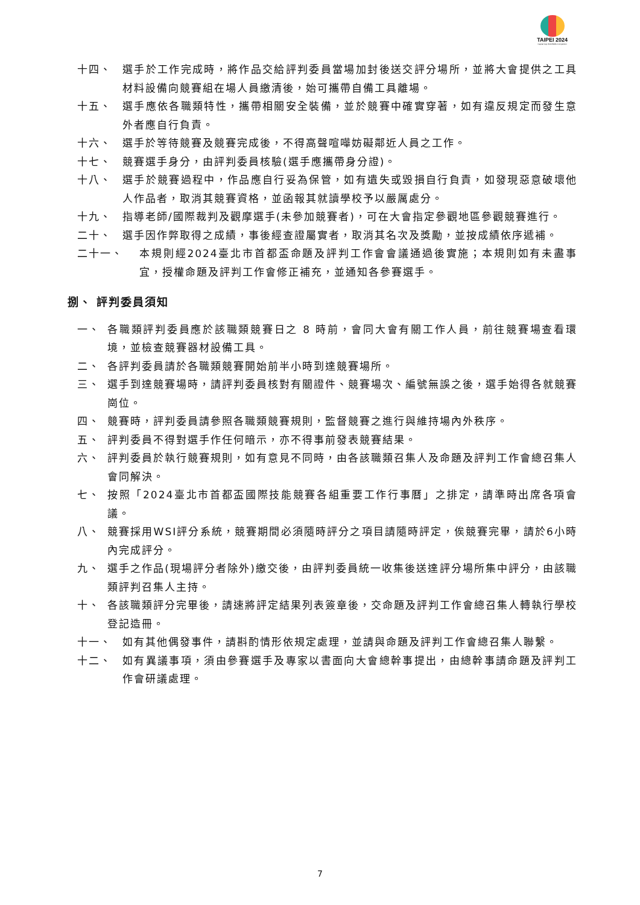TAIPEI 2024
Capital Cup WorldSkills Competition
十四、 選手於工作完成時，將作品交給評判委員當場加封後送交評分場所，並將大會提供之工具材料設備向競賽組在場人員繳清後，始可攜帶自備工具離場。
十五、 選手應依各職類特性，攜帶相關安全裝備，並於競賽中確實穿著，如有違反規定而發生意外者應自行負責。
十六、 選手於等待競賽及競賽完成後，不得高聲喧嘩妨礙鄰近人員之工作。
十七、 競賽選手身分，由評判委員核驗(選手應攜帶身分證)。
十八、 選手於競賽過程中，作品應自行妥為保管，如有遺失或毀損自行負責，如發現惡意破壞他人作品者，取消其競賽資格，並函報其就讀學校予以嚴厲處分。
十九、 指導老師/國際裁判及觀摩選手(未參加競賽者)，可在大會指定參觀地區參觀競賽進行。
二十、 選手因作弊取得之成績，事後經查證屬實者，取消其名次及獎勵，並按成績依序遞補。
二十一、 本規則經2024臺北市首都盃命題及評判工作會會議通過後實施；本規則如有未盡事宜，授權命題及評判工作會修正補充，並通知各參賽選手。
捌、 評判委員須知
一、 各職類評判委員應於該職類競賽日之 8 時前，會同大會有關工作人員，前往競賽場查看環境，並檢查競賽器材設備工具。
二、 各評判委員請於各職類競賽開始前半小時到達競賽場所。
三、 選手到達競賽場時，請評判委員核對有關證件、競賽場次、編號無誤之後，選手始得各就競賽崗位。
四、 競賽時，評判委員請參照各職類競賽規則，監督競賽之進行與維持場內外秩序。
五、 評判委員不得對選手作任何暗示，亦不得事前發表競賽結果。
六、 評判委員於執行競賽規則，如有意見不同時，由各該職類召集人及命題及評判工作會總召集人會同解決。
七、 按照「2024臺北市首都盃國際技能競賽各組重要工作行事曆」之排定，請準時出席各項會議。
八、 競賽採用WSI評分系統，競賽期間必須隨時評分之項目請隨時評定，俟競賽完畢，請於6小時內完成評分。
九、 選手之作品(現場評分者除外)繳交後，由評判委員統一收集後送達評分場所集中評分，由該職類評判召集人主持。
十、 各該職類評分完畢後，請速將評定結果列表簽章後，交命題及評判工作會總召集人轉執行學校登記造冊。
十一、 如有其他偶發事件，請斟酌情形依規定處理，並請與命題及評判工作會總召集人聯繫。
十二、 如有異議事項，須由參賽選手及專家以書面向大會總幹事提出，由總幹事請命題及評判工作會研議處理。
7